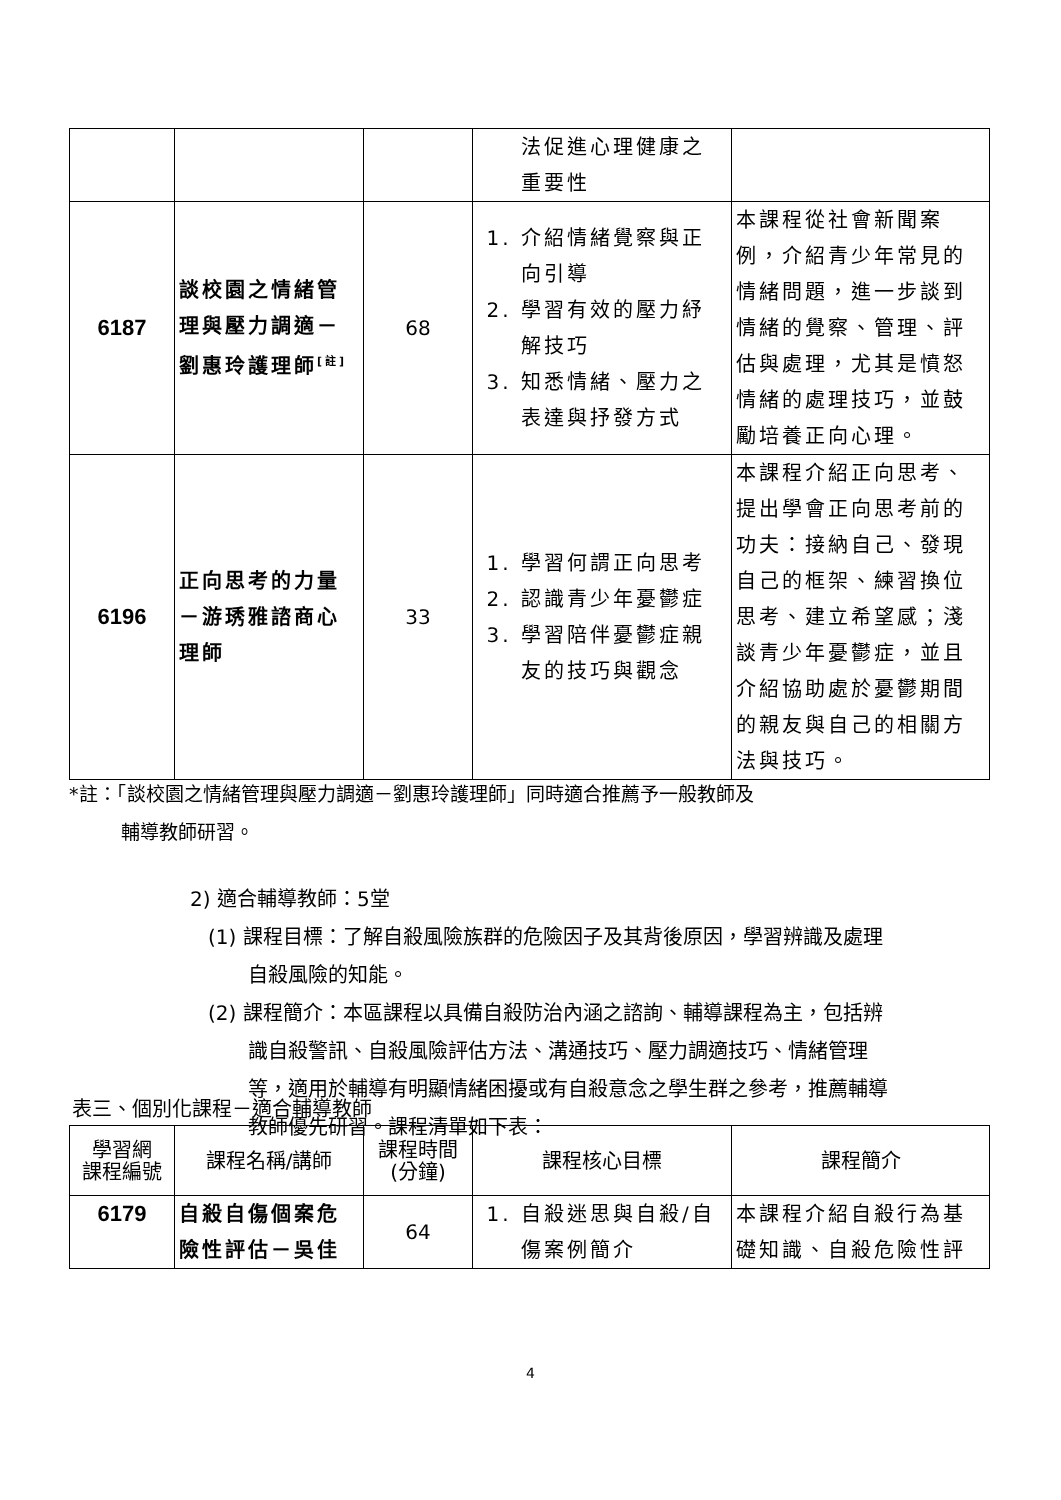| | | | 法促進心理健康之 重要性 | |
| 6187 | 談校園之情緒管理與壓力調適－劉惠玲護理師<sup>[註]</sup> | 68 | 1. 介紹情緒覺察與正向引導 2. 學習有效的壓力紓解技巧 3. 知悉情緒、壓力之表達與抒發方式 | 本課程從社會新聞案例，介紹青少年常見的情緒問題，進一步談到情緒的覺察、管理、評估與處理，尤其是憤怒情緒的處理技巧，並鼓勵培養正向心理。 |
| 6196 | 正向思考的力量－游琇雅諮商心理師 | 33 | 1. 學習何謂正向思考 2. 認識青少年憂鬱症 3. 學習陪伴憂鬱症親友的技巧與觀念 | 本課程介紹正向思考、提出學會正向思考前的功夫：接納自己、發現自己的框架、練習換位思考、建立希望感；淺談青少年憂鬱症，並且介紹協助處於憂鬱期間的親友與自己的相關方法與技巧。 |
*註：「談校園之情緒管理與壓力調適－劉惠玲護理師」同時適合推薦予一般教師及
輔導教師研習。
2) 適合輔導教師：5堂
(1) 課程目標：了解自殺風險族群的危險因子及其背後原因，學習辨識及處理自殺風險的知能。
(2) 課程簡介：本區課程以具備自殺防治內涵之諮詢、輔導課程為主，包括辨識自殺警訊、自殺風險評估方法、溝通技巧、壓力調適技巧、情緒管理等，適用於輔導有明顯情緒困擾或有自殺意念之學生群之參考，推薦輔導教師優先研習。課程清單如下表：
表三、個別化課程－適合輔導教師
| 學習網 課程編號 | 課程名稱/講師 | 課程時間 (分鐘) | 課程核心目標 | 課程簡介 |
| --- | --- | --- | --- | --- |
| 6179 | 自殺自傷個案危險性評估－吳佳 | 64 | 1. 自殺迷思與自殺/自傷案例簡介 | 本課程介紹自殺行為基礎知識、自殺危險性評 |
4